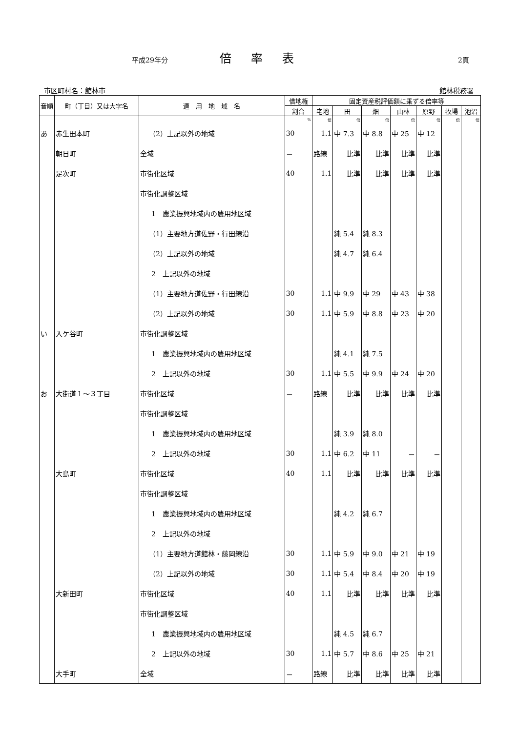平成29年分 倍率表 2頁
市区町村名：館林市 館林税務署
| 音順 | 町（丁目）又は大字名 | 適 用 地 域 名 | 借地権 | 固定資産税評価額に乗ずる倍率等 | | | | | | |
| --- | --- | --- | --- | --- | --- | --- | --- | --- | --- | --- |
| | | | 割合 | 宅地 | 田 | 畑 | 山林 | 原野 | 牧場 | 池沼 |
| | | | % | 倍 | 倍 | 倍 | 倍 | 倍 | 倍 | 倍 |
| あ | 赤生田本町 | （2）上記以外の地域 | 30 | 1.1 | 中 7.3 | 中 8.8 | 中 25 | 中 12 | | |
| | 朝日町 | 全域 | － | 路線 | 比準 | 比準 | 比準 | 比準 | | |
| | 足次町 | 市街化区域 | 40 | 1.1 | 比準 | 比準 | 比準 | 比準 | | |
| | | 市街化調整区域 | | | | | | | | |
| | | 1 農業振興地域内の農用地区域 | | | | | | | | |
| | | （1）主要地方道佐野・行田線沿 | | | 純 5.4 | 純 8.3 | | | | |
| | | （2）上記以外の地域 | | | 純 4.7 | 純 6.4 | | | | |
| | | 2 上記以外の地域 | | | | | | | | |
| | | （1）主要地方道佐野・行田線沿 | 30 | 1.1 | 中 9.9 | 中 29 | 中 43 | 中 38 | | |
| | | （2）上記以外の地域 | 30 | 1.1 | 中 5.9 | 中 8.8 | 中 23 | 中 20 | | |
| い | 入ケ谷町 | 市街化調整区域 | | | | | | | | |
| | | 1 農業振興地域内の農用地区域 | | | 純 4.1 | 純 7.5 | | | | |
| | | 2 上記以外の地域 | 30 | 1.1 | 中 5.5 | 中 9.9 | 中 24 | 中 20 | | |
| お | 大街道１～３丁目 | 市街化区域 | － | 路線 | 比準 | 比準 | 比準 | 比準 | | |
| | | 市街化調整区域 | | | | | | | | |
| | | 1 農業振興地域内の農用地区域 | | | 純 3.9 | 純 8.0 | | | | |
| | | 2 上記以外の地域 | 30 | 1.1 | 中 6.2 | 中 11 | － | － | | |
| | 大島町 | 市街化区域 | 40 | 1.1 | 比準 | 比準 | 比準 | 比準 | | |
| | | 市街化調整区域 | | | | | | | | |
| | | 1 農業振興地域内の農用地区域 | | | 純 4.2 | 純 6.7 | | | | |
| | | 2 上記以外の地域 | | | | | | | | |
| | | （1）主要地方道館林・藤岡線沿 | 30 | 1.1 | 中 5.9 | 中 9.0 | 中 21 | 中 19 | | |
| | | （2）上記以外の地域 | 30 | 1.1 | 中 5.4 | 中 8.4 | 中 20 | 中 19 | | |
| | 大新田町 | 市街化区域 | 40 | 1.1 | 比準 | 比準 | 比準 | 比準 | | |
| | | 市街化調整区域 | | | | | | | | |
| | | 1 農業振興地域内の農用地区域 | | | 純 4.5 | 純 6.7 | | | | |
| | | 2 上記以外の地域 | 30 | 1.1 | 中 5.7 | 中 8.6 | 中 25 | 中 21 | | |
| | 大手町 | 全域 | － | 路線 | 比準 | 比準 | 比準 | 比準 | | |